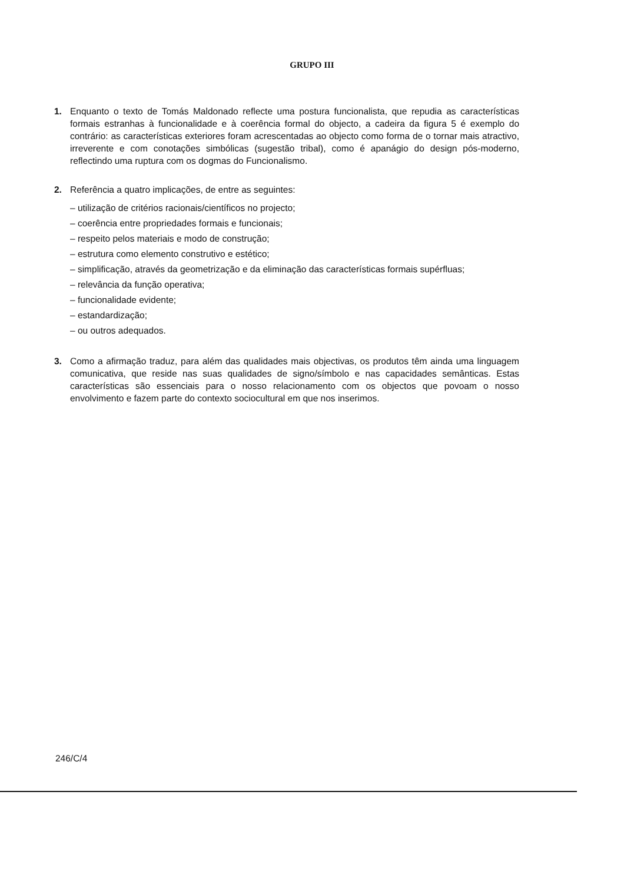GRUPO III
1. Enquanto o texto de Tomás Maldonado reflecte uma postura funcionalista, que repudia as características formais estranhas à funcionalidade e à coerência formal do objecto, a cadeira da figura 5 é exemplo do contrário: as características exteriores foram acrescentadas ao objecto como forma de o tornar mais atractivo, irreverente e com conotações simbólicas (sugestão tribal), como é apanágio do design pós-moderno, reflectindo uma ruptura com os dogmas do Funcionalismo.
2. Referência a quatro implicações, de entre as seguintes:
– utilização de critérios racionais/científicos no projecto;
– coerência entre propriedades formais e funcionais;
– respeito pelos materiais e modo de construção;
– estrutura como elemento construtivo e estético;
– simplificação, através da geometrização e da eliminação das características formais supérfluas;
– relevância da função operativa;
– funcionalidade evidente;
– estandardização;
– ou outros adequados.
3. Como a afirmação traduz, para além das qualidades mais objectivas, os produtos têm ainda uma linguagem comunicativa, que reside nas suas qualidades de signo/símbolo e nas capacidades semânticas. Estas características são essenciais para o nosso relacionamento com os objectos que povoam o nosso envolvimento e fazem parte do contexto sociocultural em que nos inserimos.
246/C/4